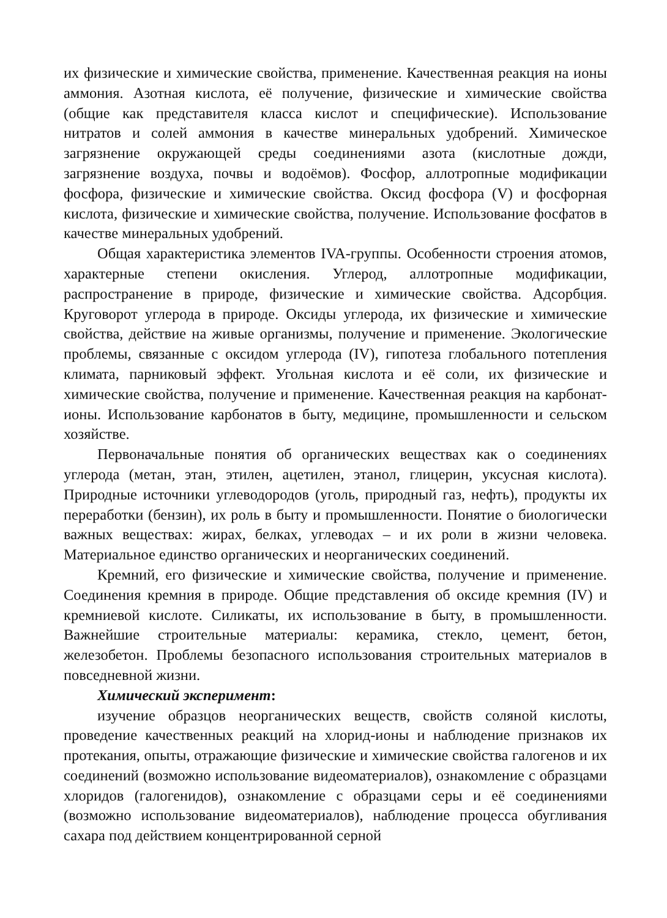их физические и химические свойства, применение. Качественная реакция на ионы аммония. Азотная кислота, её получение, физические и химические свойства (общие как представителя класса кислот и специфические). Использование нитратов и солей аммония в качестве минеральных удобрений. Химическое загрязнение окружающей среды соединениями азота (кислотные дожди, загрязнение воздуха, почвы и водоёмов). Фосфор, аллотропные модификации фосфора, физические и химические свойства. Оксид фосфора (V) и фосфорная кислота, физические и химические свойства, получение. Использование фосфатов в качестве минеральных удобрений.
Общая характеристика элементов IVA-группы. Особенности строения атомов, характерные степени окисления. Углерод, аллотропные модификации, распространение в природе, физические и химические свойства. Адсорбция. Круговорот углерода в природе. Оксиды углерода, их физические и химические свойства, действие на живые организмы, получение и применение. Экологические проблемы, связанные с оксидом углерода (IV), гипотеза глобального потепления климата, парниковый эффект. Угольная кислота и её соли, их физические и химические свойства, получение и применение. Качественная реакция на карбонат-ионы. Использование карбонатов в быту, медицине, промышленности и сельском хозяйстве.
Первоначальные понятия об органических веществах как о соединениях углерода (метан, этан, этилен, ацетилен, этанол, глицерин, уксусная кислота). Природные источники углеводородов (уголь, природный газ, нефть), продукты их переработки (бензин), их роль в быту и промышленности. Понятие о биологически важных веществах: жирах, белках, углеводах – и их роли в жизни человека. Материальное единство органических и неорганических соединений.
Кремний, его физические и химические свойства, получение и применение. Соединения кремния в природе. Общие представления об оксиде кремния (IV) и кремниевой кислоте. Силикаты, их использование в быту, в промышленности. Важнейшие строительные материалы: керамика, стекло, цемент, бетон, железобетон. Проблемы безопасного использования строительных материалов в повседневной жизни.
Химический эксперимент:
изучение образцов неорганических веществ, свойств соляной кислоты, проведение качественных реакций на хлорид-ионы и наблюдение признаков их протекания, опыты, отражающие физические и химические свойства галогенов и их соединений (возможно использование видеоматериалов), ознакомление с образцами хлоридов (галогенидов), ознакомление с образцами серы и её соединениями (возможно использование видеоматериалов), наблюдение процесса обугливания сахара под действием концентрированной серной